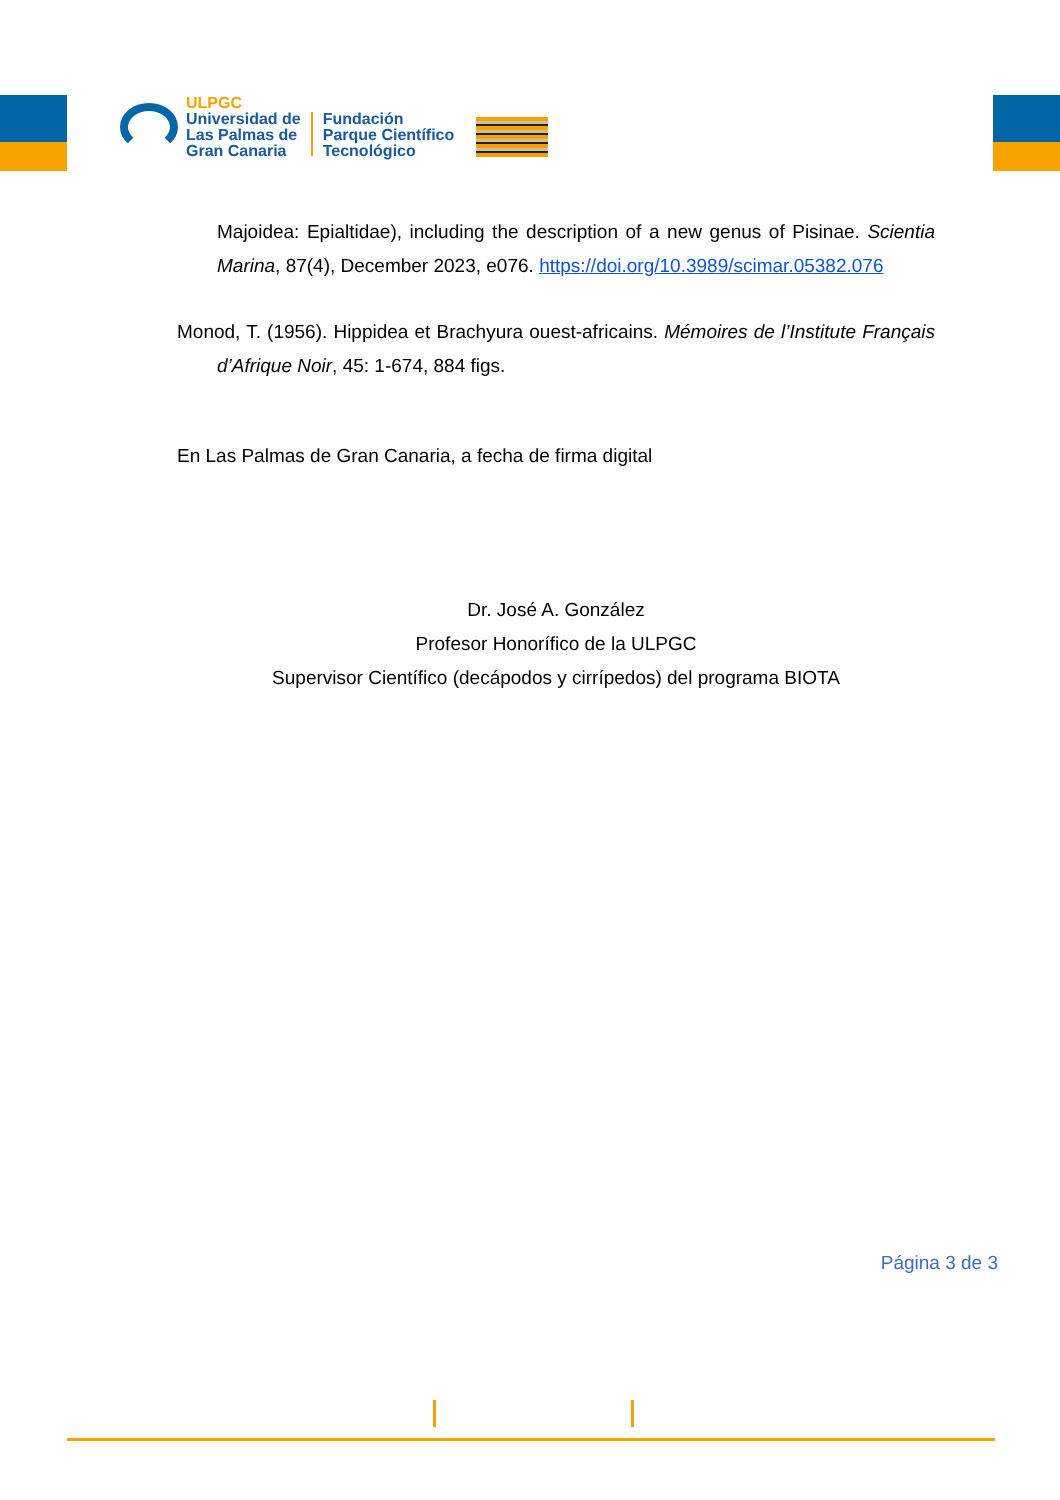ULPGC
Universidad de
Las Palmas de
Gran Canaria
Fundación
Parque Científico
Tecnológico
Majoidea: Epialtidae), including the description of a new genus of Pisinae. Scientia Marina, 87(4), December 2023, e076. https://doi.org/10.3989/scimar.05382.076
Monod, T. (1956). Hippidea et Brachyura ouest-africains. Mémoires de l’Institute Français d’Afrique Noir, 45: 1-674, 884 figs.
En Las Palmas de Gran Canaria, a fecha de firma digital
Dr. José A. González
Profesor Honorífico de la ULPGC
Supervisor Científico (decápodos y cirrípedos) del programa BIOTA
Página 3 de 3